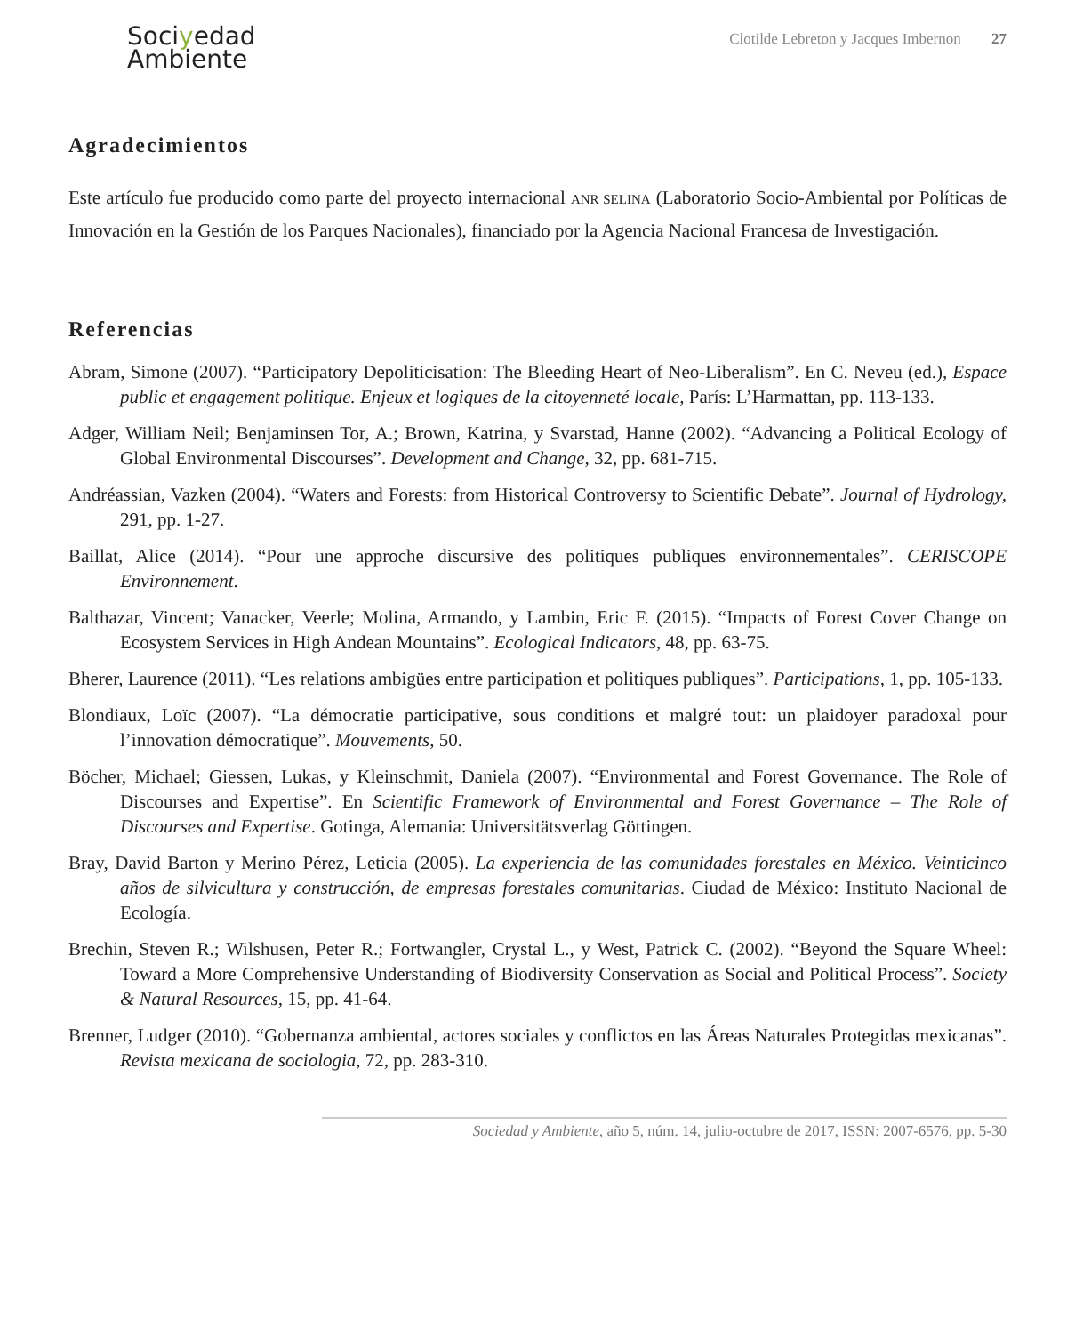Sociyedad
Ambiente
Clotilde Lebreton y Jacques Imbernon 27
Agradecimientos
Este artículo fue producido como parte del proyecto internacional ANR SELINA (Laboratorio Socio-Ambiental por Políticas de Innovación en la Gestión de los Parques Nacionales), financiado por la Agencia Nacional Francesa de Investigación.
Referencias
Abram, Simone (2007). “Participatory Depoliticisation: The Bleeding Heart of Neo-Liberalism”. En C. Neveu (ed.), Espace public et engagement politique. Enjeux et logiques de la citoyenneté locale, París: L’Harmattan, pp. 113-133.
Adger, William Neil; Benjaminsen Tor, A.; Brown, Katrina, y Svarstad, Hanne (2002). “Advancing a Political Ecology of Global Environmental Discourses”. Development and Change, 32, pp. 681-715.
Andréassian, Vazken (2004). “Waters and Forests: from Historical Controversy to Scientific Debate”. Journal of Hydrology, 291, pp. 1-27.
Baillat, Alice (2014). “Pour une approche discursive des politiques publiques environnementales”. CERISCOPE Environnement.
Balthazar, Vincent; Vanacker, Veerle; Molina, Armando, y Lambin, Eric F. (2015). “Impacts of Forest Cover Change on Ecosystem Services in High Andean Mountains”. Ecological Indicators, 48, pp. 63-75.
Bherer, Laurence (2011). “Les relations ambigües entre participation et politiques publiques”. Participations, 1, pp. 105-133.
Blondiaux, Loïc (2007). “La démocratie participative, sous conditions et malgré tout: un plaidoyer paradoxal pour l’innovation démocratique”. Mouvements, 50.
Böcher, Michael; Giessen, Lukas, y Kleinschmit, Daniela (2007). “Environmental and Forest Governance. The Role of Discourses and Expertise”. En Scientific Framework of Environmental and Forest Governance – The Role of Discourses and Expertise. Gotinga, Alemania: Universitätsverlag Göttingen.
Bray, David Barton y Merino Pérez, Leticia (2005). La experiencia de las comunidades forestales en México. Veinticinco años de silvicultura y construcción, de empresas forestales comunitarias. Ciudad de México: Instituto Nacional de Ecología.
Brechin, Steven R.; Wilshusen, Peter R.; Fortwangler, Crystal L., y West, Patrick C. (2002). “Beyond the Square Wheel: Toward a More Comprehensive Understanding of Biodiversity Conservation as Social and Political Process”. Society & Natural Resources, 15, pp. 41-64.
Brenner, Ludger (2010). “Gobernanza ambiental, actores sociales y conflictos en las Áreas Naturales Protegidas mexicanas”. Revista mexicana de sociologia, 72, pp. 283-310.
Sociedad y Ambiente, año 5, núm. 14, julio-octubre de 2017, ISSN: 2007-6576, pp. 5-30